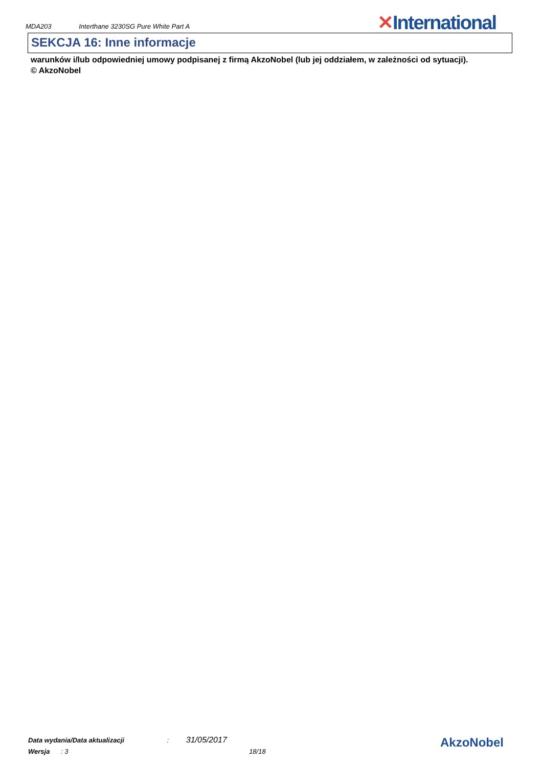MDA203 Interthane 3230SG Pure White Part A
✕International
SEKCJA 16: Inne informacje
warunków i/lub odpowiedniej umowy podpisanej z firmą AkzoNobel (lub jej oddziałem, w zależności od sytuacji).
© AkzoNobel
Data wydania/Data aktualizacji : 31/05/2017
Wersja : 3 18/18
AkzoNobel